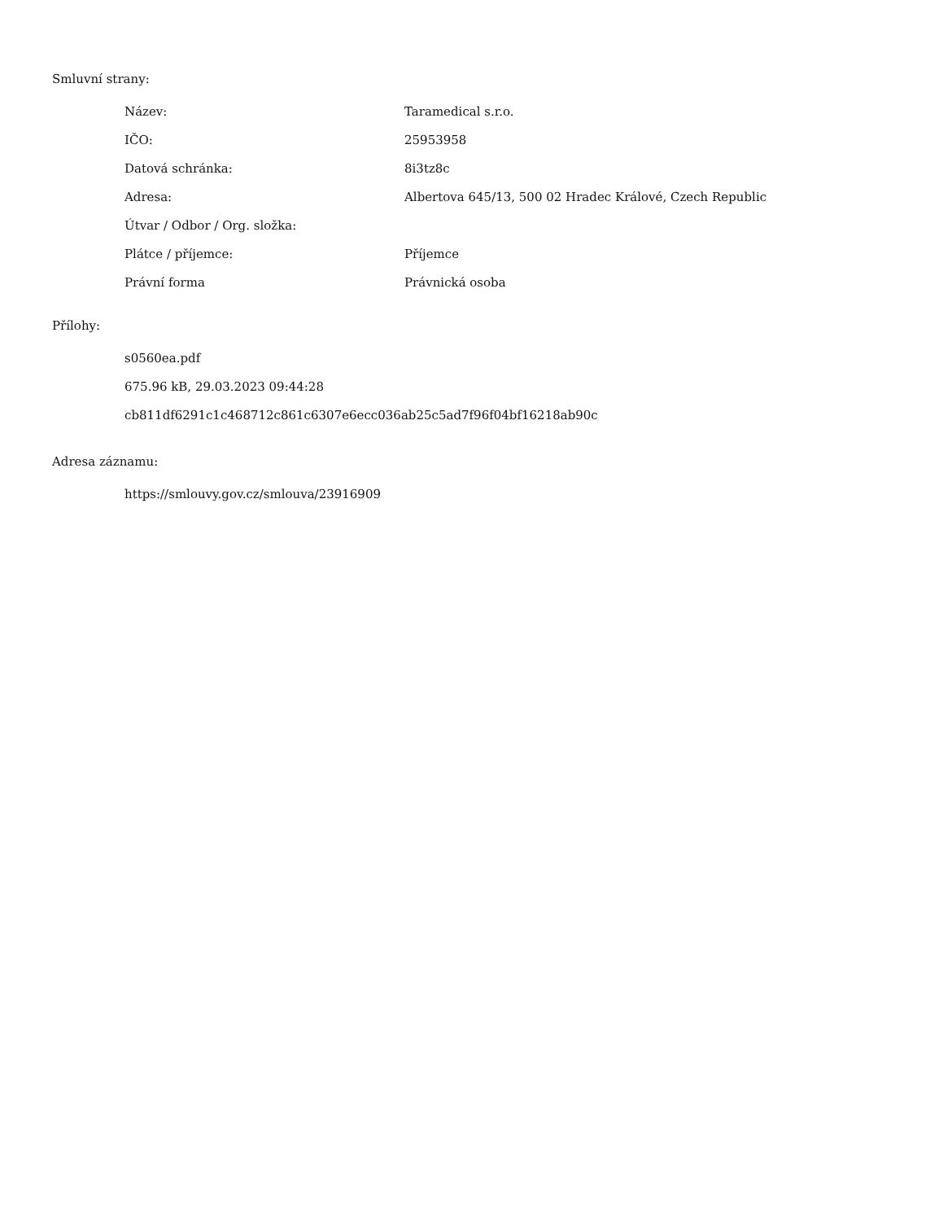Smluvní strany:
| Název: | Taramedical s.r.o. |
| IČO: | 25953958 |
| Datová schránka: | 8i3tz8c |
| Adresa: | Albertova 645/13, 500 02 Hradec Králové, Czech Republic |
| Útvar / Odbor / Org. složka: | |
| Plátce / příjemce: | Příjemce |
| Právní forma | Právnická osoba |
Přílohy:
s0560ea.pdf
675.96 kB, 29.03.2023 09:44:28
cb811df6291c1c468712c861c6307e6ecc036ab25c5ad7f96f04bf16218ab90c
Adresa záznamu:
https://smlouvy.gov.cz/smlouva/23916909